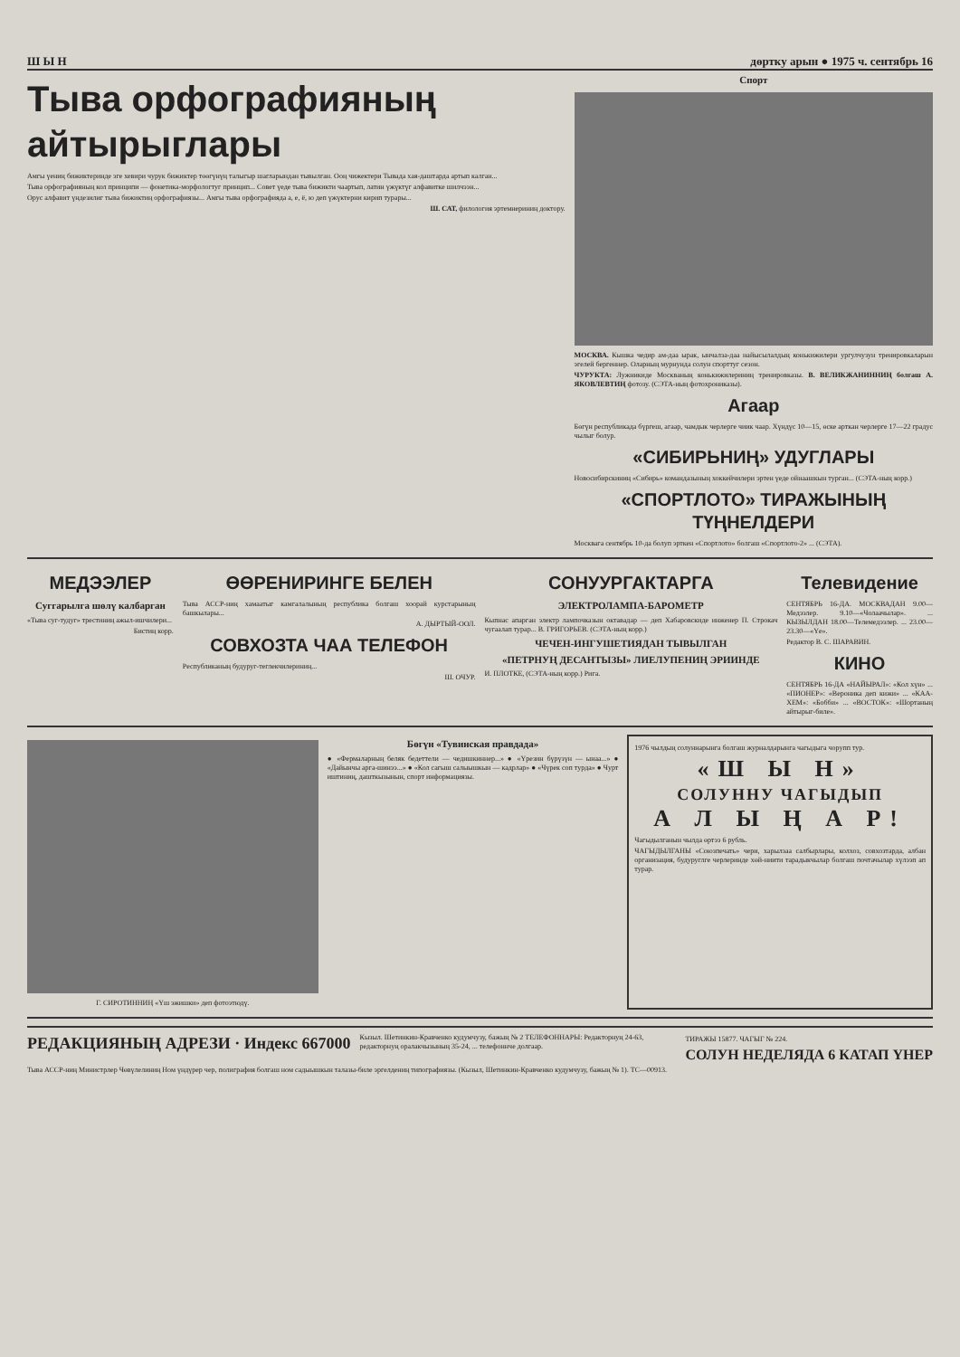Ш Ы Н дөртку арын ● 1975 ч. сентябрь 16
Тыва орфографияның айтырыглары
Амгы үениң бижиктеринде эге хевири чурук бижиктер төөгүнүң талыгыр шагларындан тывылган. Ооң чижектери Тывада хая-даштарда артып калган...
Тыва орфографияның кол принципи — фонетика-морфологтуг принцип... Совет үеде тыва бижикти чаартып, латин үжүктүг алфавитке шилчээн...
Орус алфавит үндезилиг тыва бижиктиң орфографиязы... Амгы тыва орфографияда а, е, ё, ю деп үжүктерни кирип турары...
Ш. САТ, филология эртемнериниң доктору.
Спорт
МОСКВА. Кышка чедир ам-даа ырак, ынчалза-даа найысылалдың конькижилери ургулчузун тренировкаларын эгелей бергеннер. Оларның мурнунда солун спорттуг сезон.
ЧУРУКТА: Лужникиде Москваның конькижилериниң тренировказы. В. ВЕЛИКЖАНИННИҢ болгаш А. ЯКОВЛЕВТИҢ фотозу. (СЭТА-ның фотохрониказы).
Агаар
Бөгүн республикада бүргеш, агаар, чамдык черлерге чиик чаар. Хүндүс 10—15, өске арткан черлерге 17—22 градус чылыг болур.
«СИБИРЬНИҢ» УДУГЛАРЫ
Новосибирскиниң «Сибирь» командазының хоккейчилери эртен үеде ойнаашкын турган... (СЭТА-ның корр.)
«СПОРТЛОТО» ТИРАЖЫНЫҢ ТҮҢНЕЛДЕРИ
Москвага сентябрь 10-да болуп эрткен «Спортлото» болгаш «Спортлото-2» ... (СЭТА).
МЕДЭЭЛЕР
Суггарылга шөлү калбарган
«Тыва суг-тудуг» трестиниң ажыл-ишчилери...
Бистиң корр.
ӨӨРЕНИРИНГЕ БЕЛЕН
Тыва АССР-ниң хамаатыг камгалалының республика болгаш хоорай курстарының башкылары...
А. ДЫРТЫЙ-ООЛ.
СОВХОЗТА ЧАА ТЕЛЕФОН
Республиканың будуруг-теглекчилериниң...
Ш. ОЧУР.
СОНУУРГАКТАРГА
ЭЛЕКТРОЛАМПА-БАРОМЕТР
Кыпнас апарган электр лампочказын октавадар — деп Хабаровскиде инженер П. Строкач чугаалап турар... В. ГРИГОРЬЕВ. (СЭТА-ның корр.)
ЧЕЧЕН-ИНГУШЕТИЯДАН ТЫВЫЛГАН
«ПЕТРНУҢ ДЕСАНТЫЗЫ» ЛИЕЛУПЕНИҢ ЭРИИНДЕ
И. ПЛОТКЕ, (СЭТА-ның корр.) Рига.
Телевидение
СЕНТЯБРЬ 16-ДА. МОСКВАДАН 9.00—Медээлер. 9.10—«Чолаачылар». ... КЫЗЫЛДАН 18.00—Телемедээлер. ... 23.00—23.30—«Үе».
Редактор В. С. ШАРАВИН.
КИНО
СЕНТЯБРЬ 16-ДА «НАЙЫРАЛ»: «Кол хүн» ... «ПИОНЕР»: «Вероника деп кижи» ... «КАА-ХЕМ»: «Бобби» ... «ВОСТОК»: «Шортаның айтырыг-биле».
Г. СИРОТИННИҢ «Үш эжишки» деп фотоэтюдү.
Бөгүн «Тувинская правдада»
● «Фермаларның беляк бедеттели — чедишкиннер...» ● «Үрезин бүрүзүн — ынаа...» ● «Дайынчы арга-шинээ...» ● «Кол сагыш салыышкын — кадрлар» ● «Чүрек соп турда» ● Чурт иштиниң, дашткызынын, спорт информациязы.
1976 чылдың солуннарынга болгаш журналдарынга чагыдыга чорупп тур.
«Ш Ы Н»
СОЛУННУ ЧАГЫДЫП
А Л Ы Ң А Р!
Чагыдылганын чылда өртээ 6 рубль.
ЧАГЫДЫЛГАНЫ «Союзпечать» чери, харылзаа салбырлары, колхоз, совхозтарда, албан организация, будуруглге черлеринде хөй-ниити тарадыкчылар болгаш почтачылар хүлээп ап турар.
РЕДАКЦИЯНЫҢ АДРЕЗИ · Индекс 667000
Кызыл. Шетинкин-Кравченко кудумчузу, бажың № 2 ТЕЛЕФОННАРЫ: Редакторнуң 24-63, редакторнуң оралакчызының 35-24, ... телефоннче долгаар.
ТИРАЖЫ 15877. ЧАГЫГ № 224.
СОЛУН НЕДЕЛЯДА 6 КАТАП ҮНЕР
Тыва АССР-ниң Министрлер Чөвүлелиниң Ном үндүрер чер, полиграфия болгаш ном садыышкын талазы-биле эргелдениң типографиязы. (Кызыл, Шетинкин-Кравченко кудумчузу, бажың № 1). ТС—00913.